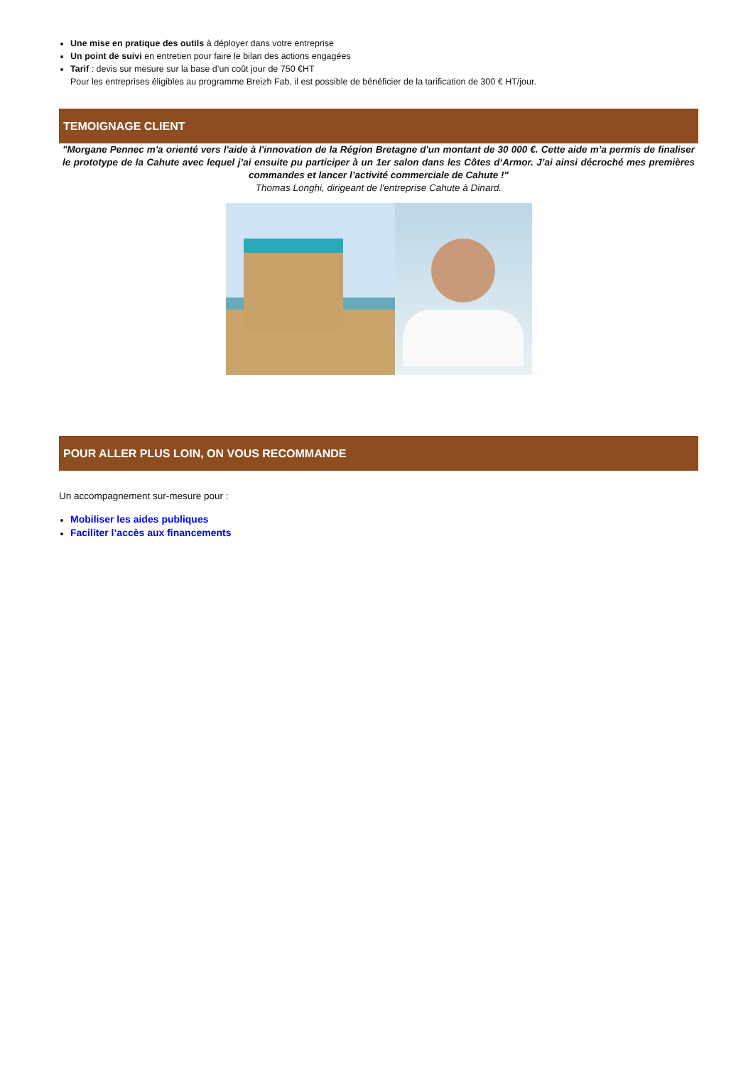Une mise en pratique des outils à déployer dans votre entreprise
Un point de suivi en entretien pour faire le bilan des actions engagées
Tarif : devis sur mesure sur la base d’un coût jour de 750 €HT
Pour les entreprises éligibles au programme Breizh Fab, il est possible de bénéficier de la tarification de 300 € HT/jour.
TEMOIGNAGE CLIENT
"Morgane Pennec m'a orienté vers l'aide à l'innovation de la Région Bretagne d'un montant de 30 000 €. Cette aide m’a permis de finaliser le prototype de la Cahute avec lequel j’ai ensuite pu participer à un 1er salon dans les Côtes d‘Armor. J’ai ainsi décroché mes premières commandes et lancer l’activité commerciale de Cahute !"
Thomas Longhi, dirigeant de l'entreprise Cahute à Dinard.
POUR ALLER PLUS LOIN, ON VOUS RECOMMANDE
Un accompagnement sur-mesure pour :
Mobiliser les aides publiques
Faciliter l’accès aux financements